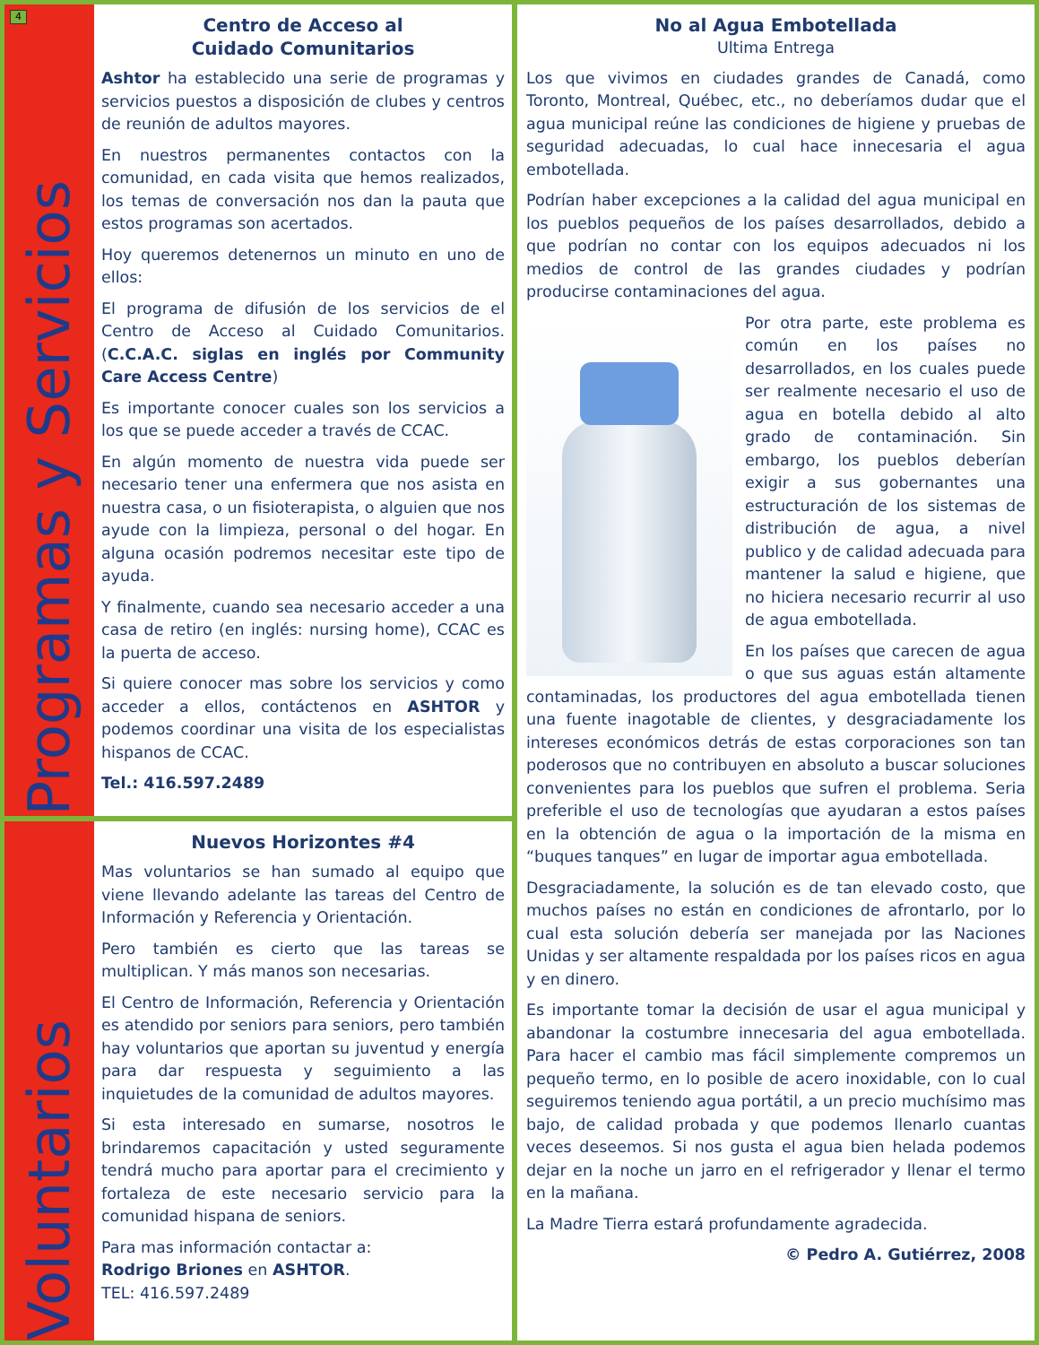4
Programas y Servicios
Centro de Acceso al
Cuidado Comunitarios
Ashtor ha establecido una serie de programas y servicios puestos a disposición de clubes y centros de reunión de adultos mayores.
En nuestros permanentes contactos con la comunidad, en cada visita que hemos realizados, los temas de conversación nos dan la pauta que estos programas son acertados.
Hoy queremos detenernos un minuto en uno de ellos:
El programa de difusión de los servicios de el Centro de Acceso al Cuidado Comunitarios. (C.C.A.C. siglas en inglés por Community Care Access Centre)
Es importante conocer cuales son los servicios a los que se puede acceder a través de CCAC.
En algún momento de nuestra vida puede ser necesario tener una enfermera que nos asista en nuestra casa, o un fisioterapista, o alguien que nos ayude con la limpieza, personal o del hogar. En alguna ocasión podremos necesitar este tipo de ayuda.
Y finalmente, cuando sea necesario acceder a una casa de retiro (en inglés: nursing home), CCAC es la puerta de acceso.
Si quiere conocer mas sobre los servicios y como acceder a ellos, contáctenos en ASHTOR y podemos coordinar una visita de los especialistas hispanos de CCAC.
Tel.: 416.597.2489
Voluntarios
Nuevos Horizontes #4
Mas voluntarios se han sumado al equipo que viene llevando adelante las tareas del Centro de Información y Referencia y Orientación.
Pero también es cierto que las tareas se multiplican. Y más manos son necesarias.
El Centro de Información, Referencia y Orientación es atendido por seniors para seniors, pero también hay voluntarios que aportan su juventud y energía para dar respuesta y seguimiento a las inquietudes de la comunidad de adultos mayores.
Si esta interesado en sumarse, nosotros le brindaremos capacitación y usted seguramente tendrá mucho para aportar para el crecimiento y fortaleza de este necesario servicio para la comunidad hispana de seniors.
Para mas información contactar a:
Rodrigo Briones en ASHTOR.
TEL: 416.597.2489
No al Agua Embotellada
Ultima Entrega
Los que vivimos en ciudades grandes de Canadá, como Toronto, Montreal, Québec, etc., no deberíamos dudar que el agua municipal reúne las condiciones de higiene y pruebas de seguridad adecuadas, lo cual hace innecesaria el agua embotellada.
Podrían haber excepciones a la calidad del agua municipal en los pueblos pequeños de los países desarrollados, debido a que podrían no contar con los equipos adecuados ni los medios de control de las grandes ciudades y podrían producirse contaminaciones del agua.
Por otra parte, este problema es común en los países no desarrollados, en los cuales puede ser realmente necesario el uso de agua en botella debido al alto grado de contaminación. Sin embargo, los pueblos deberían exigir a sus gobernantes una estructuración de los sistemas de distribución de agua, a nivel publico y de calidad adecuada para mantener la salud e higiene, que no hiciera necesario recurrir al uso de agua embotellada.
En los países que carecen de agua o que sus aguas están altamente contaminadas, los productores del agua embotellada tienen una fuente inagotable de clientes, y desgraciadamente los intereses económicos detrás de estas corporaciones son tan poderosos que no contribuyen en absoluto a buscar soluciones convenientes para los pueblos que sufren el problema. Seria preferible el uso de tecnologías que ayudaran a estos países en la obtención de agua o la importación de la misma en “buques tanques” en lugar de importar agua embotellada.
Desgraciadamente, la solución es de tan elevado costo, que muchos países no están en condiciones de afrontarlo, por lo cual esta solución debería ser manejada por las Naciones Unidas y ser altamente respaldada por los países ricos en agua y en dinero.
Es importante tomar la decisión de usar el agua municipal y abandonar la costumbre innecesaria del agua embotellada. Para hacer el cambio mas fácil simplemente compremos un pequeño termo, en lo posible de acero inoxidable, con lo cual seguiremos teniendo agua portátil, a un precio muchísimo mas bajo, de calidad probada y que podemos llenarlo cuantas veces deseemos. Si nos gusta el agua bien helada podemos dejar en la noche un jarro en el refrigerador y llenar el termo en la mañana.
La Madre Tierra estará profundamente agradecida.
© Pedro A. Gutiérrez, 2008